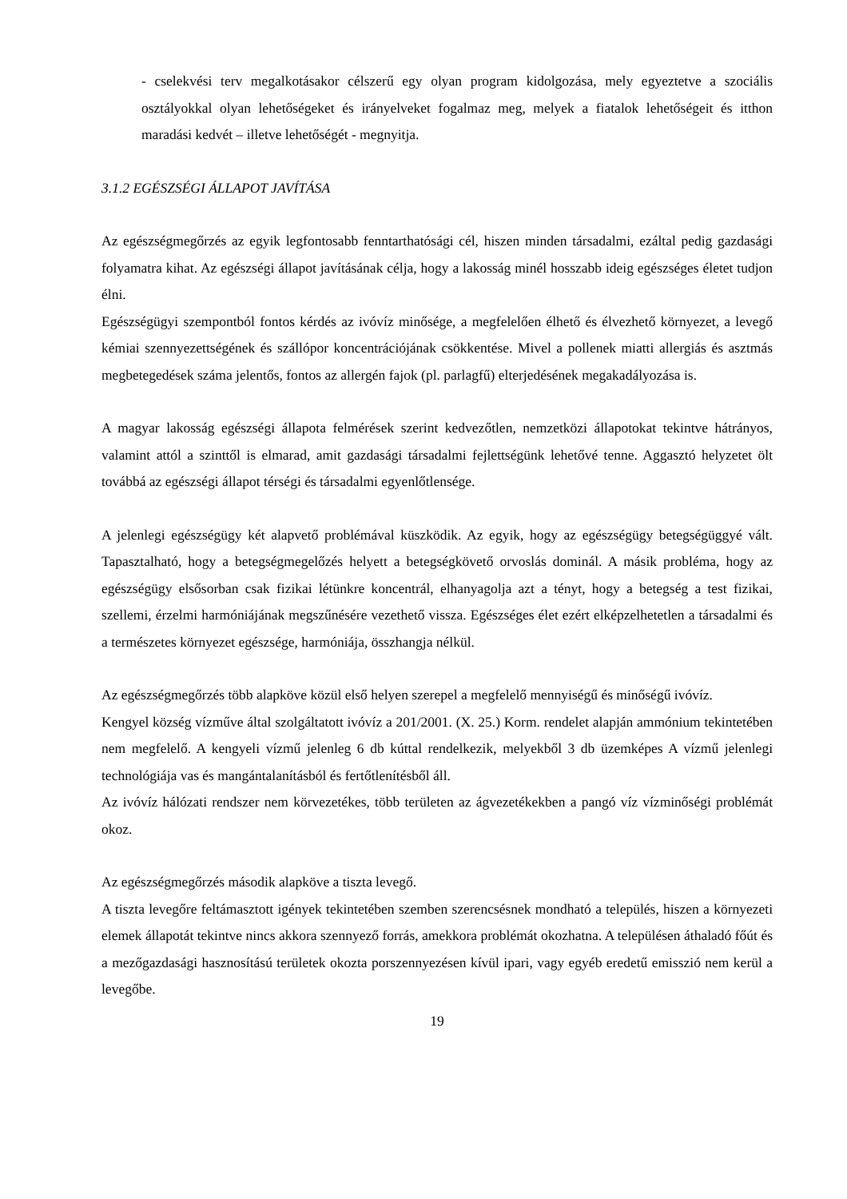- cselekvési terv megalkotásakor célszerű egy olyan program kidolgozása, mely egyeztetve a szociális osztályokkal olyan lehetőségeket és irányelveket fogalmaz meg, melyek a fiatalok lehetőségeit és itthon maradási kedvét – illetve lehetőségét - megnyitja.
3.1.2 EGÉSZSÉGI ÁLLAPOT JAVÍTÁSA
Az egészségmegőrzés az egyik legfontosabb fenntarthatósági cél, hiszen minden társadalmi, ezáltal pedig gazdasági folyamatra kihat. Az egészségi állapot javításának célja, hogy a lakosság minél hosszabb ideig egészséges életet tudjon élni.
Egészségügyi szempontból fontos kérdés az ivóvíz minősége, a megfelelően élhető és élvezhető környezet, a levegő kémiai szennyezettségének és szállópor koncentrációjának csökkentése. Mivel a pollenek miatti allergiás és asztmás megbetegedések száma jelentős, fontos az allergén fajok (pl. parlagfű) elterjedésének megakadályozása is.
A magyar lakosság egészségi állapota felmérések szerint kedvezőtlen, nemzetközi állapotokat tekintve hátrányos, valamint attól a szinttől is elmarad, amit gazdasági társadalmi fejlettségünk lehetővé tenne. Aggasztó helyzetet ölt továbbá az egészségi állapot térségi és társadalmi egyenlőtlensége.
A jelenlegi egészségügy két alapvető problémával küszködik. Az egyik, hogy az egészségügy betegségüggyé vált. Tapasztalható, hogy a betegségmegelőzés helyett a betegségkövető orvoslás dominál. A másik probléma, hogy az egészségügy elsősorban csak fizikai létünkre koncentrál, elhanyagolja azt a tényt, hogy a betegség a test fizikai, szellemi, érzelmi harmóniájának megszűnésére vezethető vissza. Egészséges élet ezért elképzelhetetlen a társadalmi és a természetes környezet egészsége, harmóniája, összhangja nélkül.
Az egészségmegőrzés több alapköve közül első helyen szerepel a megfelelő mennyiségű és minőségű ivóvíz.
Kengyel község vízműve által szolgáltatott ivóvíz a 201/2001. (X. 25.) Korm. rendelet alapján ammónium tekintetében nem megfelelő. A kengyeli vízmű jelenleg 6 db kúttal rendelkezik, melyekből 3 db üzemképes A vízmű jelenlegi technológiája vas és mangántalanításból és fertőtlenítésből áll.
Az ivóvíz hálózati rendszer nem körvezetékes, több területen az ágvezetékekben a pangó víz vízminőségi problémát okoz.
Az egészségmegőrzés második alapköve a tiszta levegő.
A tiszta levegőre feltámasztott igények tekintetében szemben szerencsésnek mondható a település, hiszen a környezeti elemek állapotát tekintve nincs akkora szennyező forrás, amekkora problémát okozhatna. A településen áthaladó főút és a mezőgazdasági hasznosítású területek okozta porszennyezésen kívül ipari, vagy egyéb eredetű emisszió nem kerül a levegőbe.
19